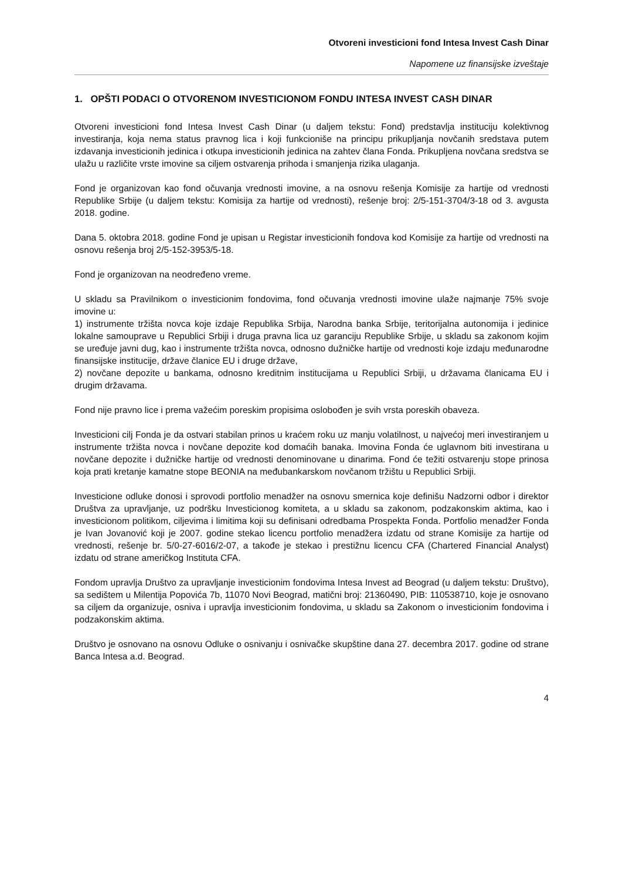Otvoreni investicioni fond Intesa Invest Cash Dinar
Napomene uz finansijske izveštaje
1. OPŠTI PODACI O OTVORENOM INVESTICIONOM FONDU INTESA INVEST CASH DINAR
Otvoreni investicioni fond Intesa Invest Cash Dinar (u daljem tekstu: Fond) predstavlja instituciju kolektivnog investiranja, koja nema status pravnog lica i koji funkcioniše na principu prikupljanja novčanih sredstava putem izdavanja investicionih jedinica i otkupa investicionih jedinica na zahtev člana Fonda. Prikupljena novčana sredstva se ulažu u različite vrste imovine sa ciljem ostvarenja prihoda i smanjenja rizika ulaganja.
Fond je organizovan kao fond očuvanja vrednosti imovine, a na osnovu rešenja Komisije za hartije od vrednosti Republike Srbije (u daljem tekstu: Komisija za hartije od vrednosti), rešenje broj: 2/5-151-3704/3-18 od 3. avgusta 2018. godine.
Dana 5. oktobra 2018. godine Fond je upisan u Registar investicionih fondova kod Komisije za hartije od vrednosti na osnovu rešenja broj 2/5-152-3953/5-18.
Fond je organizovan na neodređeno vreme.
U skladu sa Pravilnikom o investicionim fondovima, fond očuvanja vrednosti imovine ulaže najmanje 75% svoje imovine u:
1) instrumente tržišta novca koje izdaje Republika Srbija, Narodna banka Srbije, teritorijalna autonomija i jedinice lokalne samouprave u Republici Srbiji i druga pravna lica uz garanciju Republike Srbije, u skladu sa zakonom kojim se uređuje javni dug, kao i instrumente tržišta novca, odnosno dužničke hartije od vrednosti koje izdaju međunarodne finansijske institucije, države članice EU i druge države,
2) novčane depozite u bankama, odnosno kreditnim institucijama u Republici Srbiji, u državama članicama EU i drugim državama.
Fond nije pravno lice i prema važećim poreskim propisima oslobođen je svih vrsta poreskih obaveza.
Investicioni cilj Fonda je da ostvari stabilan prinos u kraćem roku uz manju volatilnost, u najvećoj meri investiranjem u instrumente tržišta novca i novčane depozite kod domaćih banaka. Imovina Fonda će uglavnom biti investirana u novčane depozite i dužničke hartije od vrednosti denominovane u dinarima. Fond će težiti ostvarenju stope prinosa koja prati kretanje kamatne stope BEONIA na međubankarskom novčanom tržištu u Republici Srbiji.
Investicione odluke donosi i sprovodi portfolio menadžer na osnovu smernica koje definišu Nadzorni odbor i direktor Društva za upravljanje, uz podršku Investicionog komiteta, a u skladu sa zakonom, podzakonskim aktima, kao i investicionom politikom, ciljevima i limitima koji su definisani odredbama Prospekta Fonda. Portfolio menadžer Fonda je Ivan Jovanović koji je 2007. godine stekao licencu portfolio menadžera izdatu od strane Komisije za hartije od vrednosti, rešenje br. 5/0-27-6016/2-07, a takođe je stekao i prestižnu licencu CFA (Chartered Financial Analyst) izdatu od strane američkog Instituta CFA.
Fondom upravlja Društvo za upravljanje investicionim fondovima Intesa Invest ad Beograd (u daljem tekstu: Društvo), sa sedištem u Milentija Popovića 7b, 11070 Novi Beograd, matični broj: 21360490, PIB: 110538710, koje je osnovano sa ciljem da organizuje, osniva i upravlja investicionim fondovima, u skladu sa Zakonom o investicionim fondovima i podzakonskim aktima.
Društvo je osnovano na osnovu Odluke o osnivanju i osnivačke skupštine dana 27. decembra 2017. godine od strane Banca Intesa a.d. Beograd.
4